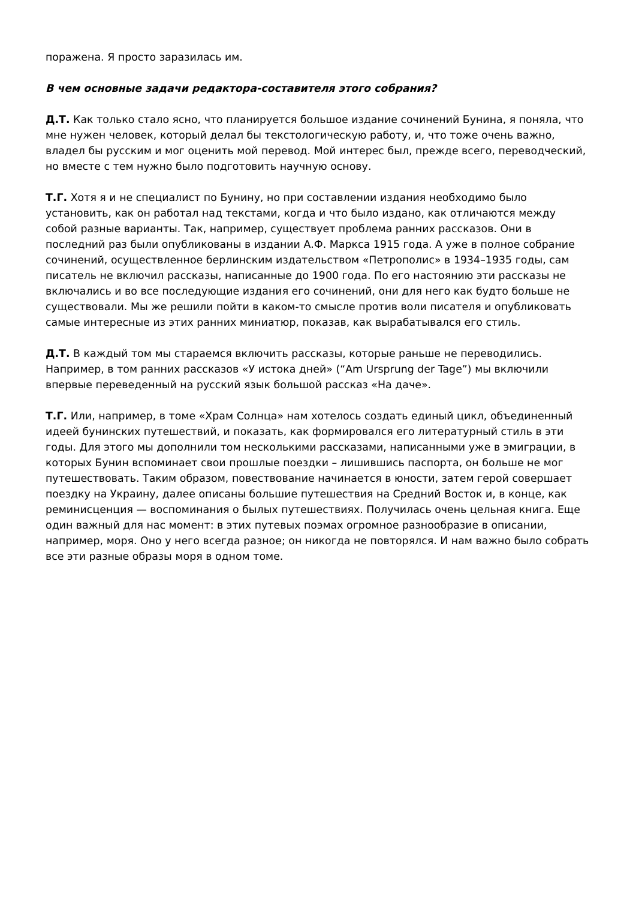поражена. Я просто заразилась им.
В чем основные задачи редактора-составителя этого собрания?
Д.Т. Как только стало ясно, что планируется большое издание сочинений Бунина, я поняла, что мне нужен человек, который делал бы текстологическую работу, и, что тоже очень важно, владел бы русским и мог оценить мой перевод. Мой интерес был, прежде всего, переводческий, но вместе с тем нужно было подготовить научную основу.
Т.Г. Хотя я и не специалист по Бунину, но при составлении издания необходимо было установить, как он работал над текстами, когда и что было издано, как отличаются между собой разные варианты. Так, например, существует проблема ранних рассказов. Они в последний раз были опубликованы в издании А.Ф. Маркса 1915 года. А уже в полное собрание сочинений, осуществленное берлинским издательством «Петрополис» в 1934–1935 годы, сам писатель не включил рассказы, написанные до 1900 года. По его настоянию эти рассказы не включались и во все последующие издания его сочинений, они для него как будто больше не существовали. Мы же решили пойти в каком-то смысле против воли писателя и опубликовать самые интересные из этих ранних миниатюр, показав, как вырабатывался его стиль.
Д.Т. В каждый том мы стараемся включить рассказы, которые раньше не переводились. Например, в том ранних рассказов «У истока дней» (“Am Ursprung der Tage”) мы включили впервые переведенный на русский язык большой рассказ «На даче».
Т.Г. Или, например, в томе «Храм Солнца» нам хотелось создать единый цикл, объединенный идеей бунинских путешествий, и показать, как формировался его литературный стиль в эти годы. Для этого мы дополнили том несколькими рассказами, написанными уже в эмиграции, в которых Бунин вспоминает свои прошлые поездки – лишившись паспорта, он больше не мог путешествовать. Таким образом, повествование начинается в юности, затем герой совершает поездку на Украину, далее описаны большие путешествия на Средний Восток и, в конце, как реминисценция — воспоминания о былых путешествиях. Получилась очень цельная книга. Еще один важный для нас момент: в этих путевых поэмах огромное разнообразие в описании, например, моря. Оно у него всегда разное; он никогда не повторялся. И нам важно было собрать все эти разные образы моря в одном томе.